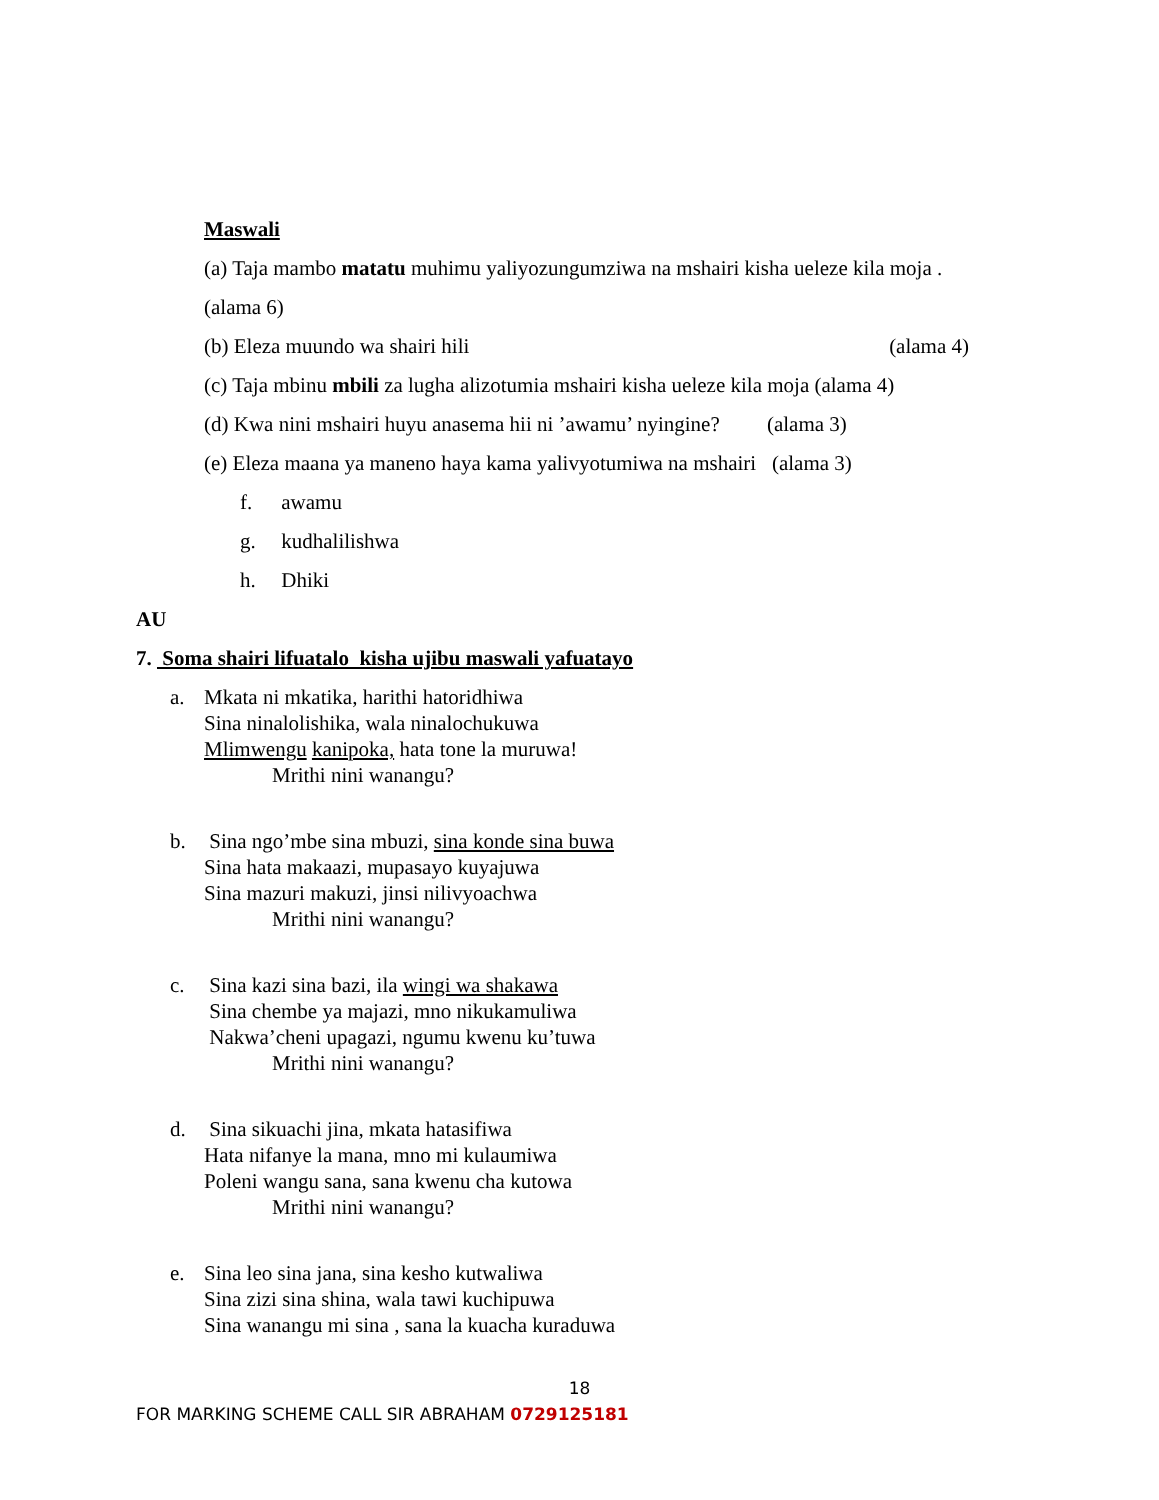Maswali
(a) Taja mambo matatu muhimu yaliyozungumziwa na mshairi kisha ueleze kila moja .
(alama 6)
(b) Eleza muundo wa shairi hili (alama 4)
(c) Taja mbinu mbili za lugha alizotumia mshairi kisha ueleze kila moja (alama 4)
(d) Kwa nini mshairi huyu anasema hii ni ’awamu’ nyingine? (alama 3)
(e) Eleza maana ya maneno haya kama yalivyotumiwa na mshairi (alama 3)
f. awamu
g. kudhalilishwa
h. Dhiki
AU
7. Soma shairi lifuatalo kisha ujibu maswali yafuatayo
a. Mkata ni mkatika, harithi hatoridhiwa
Sina ninalolishika, wala ninalochukuwa
Mlimwengu kanipoka, hata tone la muruwa!
Mrithi nini wanangu?
b. Sina ngo’mbe sina mbuzi, sina konde sina buwa
Sina hata makaazi, mupasayo kuyajuwa
Sina mazuri makuzi, jinsi nilivyoachwa
Mrithi nini wanangu?
c. Sina kazi sina bazi, ila wingi wa shakawa
Sina chembe ya majazi, mno nikukamuliwa
Nakwa’cheni upagazi, ngumu kwenu ku’tuwa
Mrithi nini wanangu?
d. Sina sikuachi jina, mkata hatasifiwa
Hata nifanye la mana, mno mi kulaumiwa
Poleni wangu sana, sana kwenu cha kutowa
Mrithi nini wanangu?
e. Sina leo sina jana, sina kesho kutwaliwa
Sina zizi sina shina, wala tawi kuchipuwa
Sina wanangu mi sina , sana la kuacha kuraduwa
18
FOR MARKING SCHEME CALL SIR ABRAHAM 0729125181